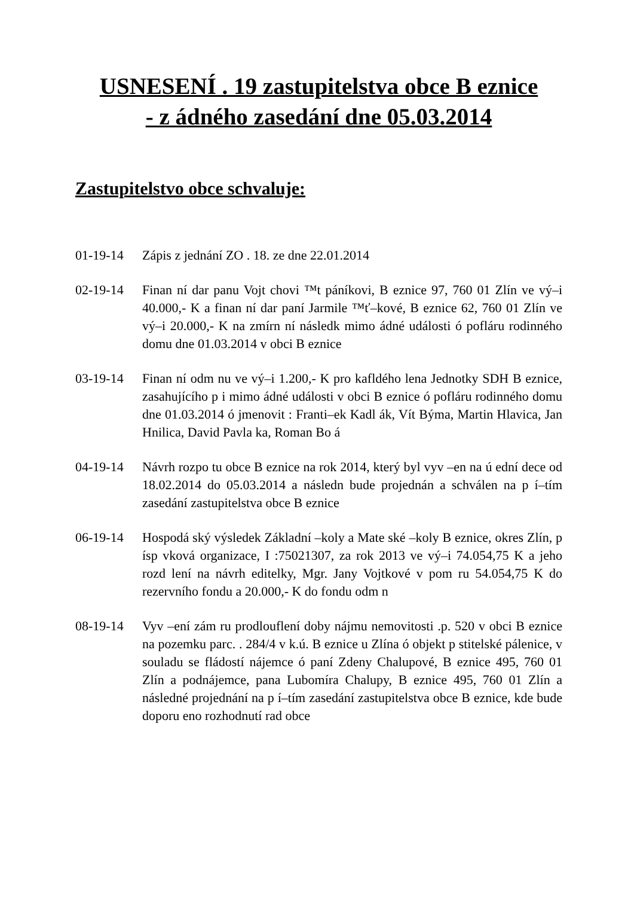USNESENÍ . 19 zastupitelstva obce B eznice
- z ádného zasedání dne 05.03.2014
Zastupitelstvo obce schvaluje:
01-19-14 Zápis z jednání ZO . 18. ze dne 22.01.2014
02-19-14 Finan ní dar panu Vojt chovi ™t páníkovi, B eznice 97, 760 01 Zlín ve vý–i 40.000,- K a finan ní dar paní Jarmile ™ť–kové, B eznice 62, 760 01 Zlín ve vý–i 20.000,- K na zmírn ní následk mimo ádné události ó pofláru rodinného domu dne 01.03.2014 v obci B eznice
03-19-14 Finan ní odm nu ve vý–i 1.200,- K pro kafldého lena Jednotky SDH B eznice, zasahujícího p i mimo ádné události v obci B eznice ó pofláru rodinného domu dne 01.03.2014 ó jmenovit : Franti–ek Kadl ák, Vít Býma, Martin Hlavica, Jan Hnilica, David Pavla ka, Roman Bo á
04-19-14 Návrh rozpo tu obce B eznice na rok 2014, který byl vyv –en na ú ední dece od 18.02.2014 do 05.03.2014 a následn bude projednán a schválen na p í–tím zasedání zastupitelstva obce B eznice
06-19-14 Hospodá ský výsledek Základní –koly a Mate ské –koly B eznice, okres Zlín, p ísp vková organizace, I :75021307, za rok 2013 ve vý–i 74.054,75 K a jeho rozd lení na návrh editelky, Mgr. Jany Vojtkové v pom ru 54.054,75 K do rezervního fondu a 20.000,- K do fondu odm n
08-19-14 Vyv –ení zám ru prodlouflení doby nájmu nemovitosti .p. 520 v obci B eznice na pozemku parc. . 284/4 v k.ú. B eznice u Zlína ó objekt p stitelské pálenice, v souladu se fládostí nájemce ó paní Zdeny Chalupové, B eznice 495, 760 01 Zlín a podnájemce, pana Lubomíra Chalupy, B eznice 495, 760 01 Zlín a následné projednání na p í–tím zasedání zastupitelstva obce B eznice, kde bude doporu eno rozhodnutí rad obce